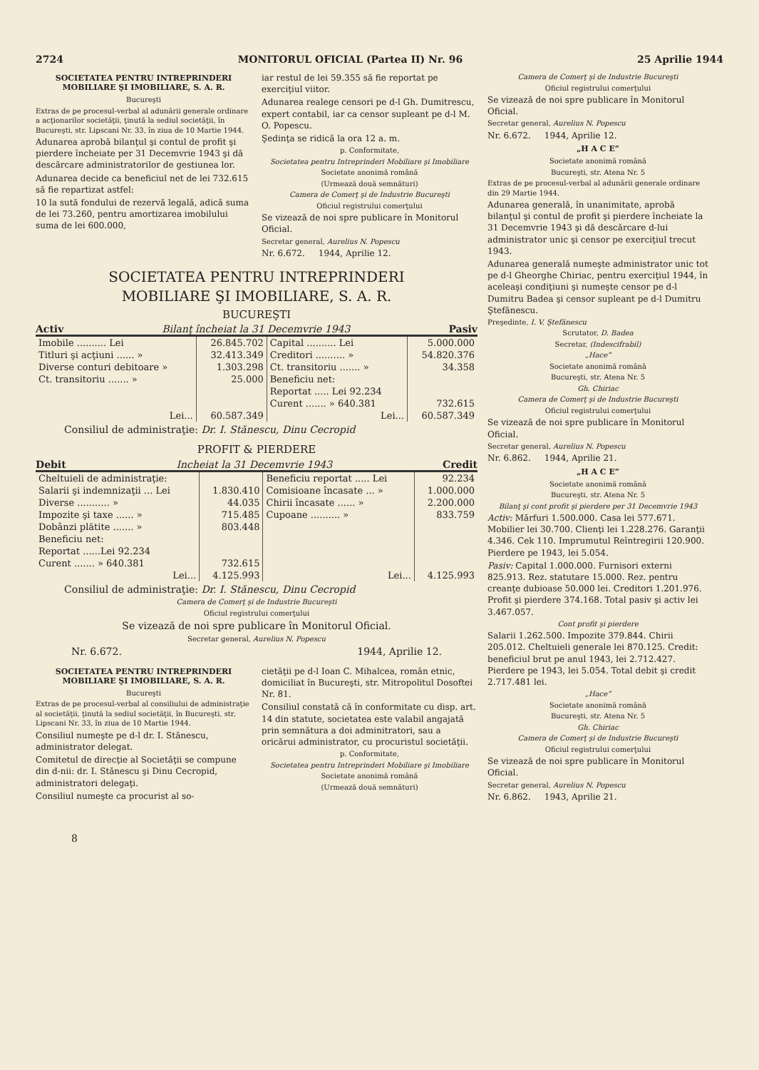2724 MONITORUL OFICIAL (Partea II) Nr. 96 25 Aprilie 1944
SOCIETATEA PENTRU INTREPRINDERI MOBILIARE ŞI IMOBILIARE, S. A. R.
Bucureşti
Extras de pe procesul-verbal al adunării generale ordinare a acţionarilor societăţii, ţinută la sediul societăţii, în Bucureşti, str. Lipscani Nr. 33, în ziua de 10 Martie 1944.
Adunarea aprobă bilanţul şi contul de profit şi pierdere încheiate per 31 Decemvrie 1943 şi dă descărcare administratorilor de gestiunea lor.
Adunarea decide ca beneficiul net de lei 732.615 să fie repartizat astfel:
10 la sută fondului de rezervă legală, adică suma de lei 73.260, pentru amortizarea imobilului suma de lei 600.000,
iar restul de lei 59.355 să fie reportat pe exerciţiul viitor.
Adunarea realege censori pe d-l Gh. Dumitrescu, expert contabil, iar ca censor supleant pe d-l M. O. Popescu.
Şedinţa se ridică la ora 12 a. m.
p. Conformitate,
Societatea pentru Intreprinderi Mobiliare şi Imobiliare
Societate anonimă română
(Urmează două semnături)
Camera de Comerţ şi de Industrie Bucureşti
Oficiul registrului comerţului
Se vizează de noi spre publicare în Monitorul Oficial.
Secretar general, Aurelius N. Popescu
Nr. 6.672. 1944, Aprilie 12.
SOCIETATEA PENTRU INTREPRINDERI
MOBILIARE ŞI IMOBILIARE, S. A. R.
BUCUREŞTI
Activ Bilanţ încheiat la 31 Decemvrie 1943 Pasiv
| Imobile .......... Lei | 26.845.702 | Capital .......... Lei | 5.000.000 |
| Titluri şi acţiuni ...... » | 32.413.349 | Creditori .......... » | 54.820.376 |
| Diverse conturi debitoare » | 1.303.298 | Ct. transitoriu ....... » | 34.358 |
| Ct. transitoriu ....... » | 25.000 | Beneficiu net: | |
| | | Reportat ..... Lei 92.234 | |
| | | Curent ....... » 640.381 | 732.615 |
| Lei... | 60.587.349 | Lei... | 60.587.349 |
Consiliul de administraţie: Dr. I. Stănescu, Dinu Cecropid
PROFIT & PIERDERE
Debit Incheiat la 31 Decemvrie 1943 Credit
| Cheltuieli de administraţie: | | Beneficiu reportat ..... Lei | 92.234 |
| Salarii şi indemnizaţii ... Lei | 1.830.410 | Comisioane încasate ... » | 1.000.000 |
| Diverse ........... » | 44.035 | Chirii încasate ...... » | 2.200.000 |
| Impozite şi taxe ...... » | 715.485 | Cupoane .......... » | 833.759 |
| Dobânzi plătite ....... » | 803.448 | | |
| Beneficiu net: | | | |
| Reportat ......Lei 92.234 | | | |
| Curent ....... » 640.381 | 732.615 | | |
| Lei... | 4.125.993 | Lei... | 4.125.993 |
Consiliul de administraţie: Dr. I. Stănescu, Dinu Cecropid
Camera de Comerţ şi de Industrie Bucureşti
Oficiul registrului comerţului
Se vizează de noi spre publicare în Monitorul Oficial.
Secretar general, Aurelius N. Popescu
Nr. 6.672. 1944, Aprilie 12.
SOCIETATEA PENTRU INTREPRINDERI MOBILIARE ŞI IMOBILIARE, S. A. R.
Bucureşti
Extras de pe procesul-verbal al consiliului de administraţie al societăţii, ţinută la sediul societăţii, în Bucureşti, str. Lipscani Nr. 33, în ziua de 10 Martie 1944.
Consiliul numeşte pe d-l dr. I. Stănescu, administrator delegat.
Comitetul de direcţie al Societăţii se compune din d-nii: dr. I. Stănescu şi Dinu Cecropid, administratori delegaţi.
Consiliul numeşte ca procurist al so-
cietăţii pe d-l Ioan C. Mihalcea, român etnic, domiciliat în Bucureşti, str. Mitropolitul Dosoftei Nr. 81.
Consiliul constată că în conformitate cu disp. art. 14 din statute, societatea este valabil angajată prin semnătura a doi adminitratori, sau a oricărui administrator, cu procuristul societăţii.
p. Conformitate,
Societatea pentru Intreprinderi Mobiliare şi Imobiliare
Societate anonimă română
(Urmează două semnături)
8
Camera de Comerţ şi de Industrie Bucureşti
Oficiul registrului comerţului
Se vizează de noi spre publicare în Monitorul Oficial.
Secretar general, Aurelius N. Popescu
Nr. 6.672. 1944, Aprilie 12.
„H A C E”
Societate anonimă română
Bucureşti, str. Atena Nr. 5
Extras de pe procesul-verbal al adunării generale ordinare din 29 Martie 1944.
Adunarea generală, în unanimitate, aprobă bilanţul şi contul de profit şi pierdere încheiate la 31 Decemvrie 1943 şi dă descărcare d-lui administrator unic şi censor pe exerciţiul trecut 1943.
Adunarea generală numeşte administrator unic tot pe d-l Gheorghe Chiriac, pentru exerciţiul 1944, în aceleaşi condiţiuni şi numeşte censor pe d-l Dumitru Badea şi censor supleant pe d-l Dumitru Ştefănescu.
Preşedinte, I. V. Ştefănescu
Scrutator, D. Badea
Secretar, (Indescifrabil)
„Hace”
Societate anonimă română
Bucureşti, str. Atena Nr. 5
Gh. Chiriac
Camera de Comerţ şi de Industrie Bucureşti
Oficiul registrului comerţului
Se vizează de noi spre publicare în Monitorul Oficial.
Secretar general, Aurelius N. Popescu
Nr. 6.862. 1944, Aprilie 21.
„H A C E”
Societate anonimă română
Bucureşti, str. Atena Nr. 5
Bilanţ şi cont profit şi pierdere per 31 Decemvrie 1943
Activ: Mărfuri 1.500.000. Casa lei 577.671. Mobilier lei 30.700. Clienţi lei 1.228.276. Garanţii 4.346. Cek 110. Imprumutul Reîntregirii 120.900. Pierdere pe 1943, lei 5.054.
Pasiv: Capital 1.000.000. Furnisori externi 825.913. Rez. statutare 15.000. Rez. pentru creanţe dubioase 50.000 lei. Creditori 1.201.976. Profit şi pierdere 374.168. Total pasiv şi activ lei 3.467.057.
Cont profit şi pierdere
Salarii 1.262.500. Impozite 379.844. Chirii 205.012. Cheltuieli generale lei 870.125. Credit: beneficiul brut pe anul 1943, lei 2.712.427. Pierdere pe 1943, lei 5.054. Total debit şi credit 2.717.481 lei.
„Hace”
Societate anonimă română
Bucureşti, str. Atena Nr. 5
Gh. Chiriac
Camera de Comerţ şi de Industrie Bucureşti
Oficiul registrului comerţului
Se vizează de noi spre publicare în Monitorul Oficial.
Secretar general, Aurelius N. Popescu
Nr. 6.862. 1943, Aprilie 21.